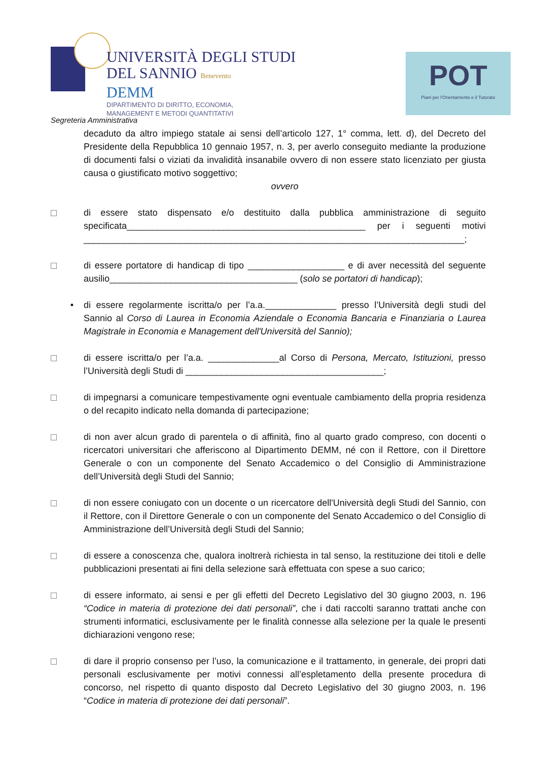UNIVERSITÀ DEGLI STUDI
DEL SANNIO Benevento
DEMM
DIPARTIMENTO DI DIRITTO, ECONOMIA,
MANAGEMENT E METODI QUANTITATIVI
POT
Piani per l'Orientamento e il Tutorato
Segreteria Amministrativa
decaduto da altro impiego statale ai sensi dell’articolo 127, 1° comma, lett. d), del Decreto del Presidente della Repubblica 10 gennaio 1957, n. 3, per averlo conseguito mediante la produzione di documenti falsi o viziati da invalidità insanabile ovvero di non essere stato licenziato per giusta causa o giustificato motivo soggettivo;
ovvero
di essere stato dispensato e/o destituito dalla pubblica amministrazione di seguito specificata_______________________________________________ per i seguenti motivi ___________________________________________________________________________;
di essere portatore di handicap di tipo ___________________ e di aver necessità del seguente ausilio_____________________________________ (solo se portatori di handicap);
• di essere regolarmente iscritta/o per l’a.a.______________ presso l’Università degli studi del Sannio al Corso di Laurea in Economia Aziendale o Economia Bancaria e Finanziaria o Laurea Magistrale in Economia e Management dell'Università del Sannio);
di essere iscritta/o per l’a.a. ______________al Corso di Persona, Mercato, Istituzioni, presso l’Università degli Studi di _______________________________________;
di impegnarsi a comunicare tempestivamente ogni eventuale cambiamento della propria residenza o del recapito indicato nella domanda di partecipazione;
di non aver alcun grado di parentela o di affinità, fino al quarto grado compreso, con docenti o ricercatori universitari che afferiscono al Dipartimento DEMM, né con il Rettore, con il Direttore Generale o con un componente del Senato Accademico o del Consiglio di Amministrazione dell’Università degli Studi del Sannio;
di non essere coniugato con un docente o un ricercatore dell'Università degli Studi del Sannio, con il Rettore, con il Direttore Generale o con un componente del Senato Accademico o del Consiglio di Amministrazione dell’Università degli Studi del Sannio;
di essere a conoscenza che, qualora inoltrerà richiesta in tal senso, la restituzione dei titoli e delle pubblicazioni presentati ai fini della selezione sarà effettuata con spese a suo carico;
di essere informato, ai sensi e per gli effetti del Decreto Legislativo del 30 giugno 2003, n. 196 “Codice in materia di protezione dei dati personali”, che i dati raccolti saranno trattati anche con strumenti informatici, esclusivamente per le finalità connesse alla selezione per la quale le presenti dichiarazioni vengono rese;
di dare il proprio consenso per l’uso, la comunicazione e il trattamento, in generale, dei propri dati personali esclusivamente per motivi connessi all’espletamento della presente procedura di concorso, nel rispetto di quanto disposto dal Decreto Legislativo del 30 giugno 2003, n. 196 “Codice in materia di protezione dei dati personali”.